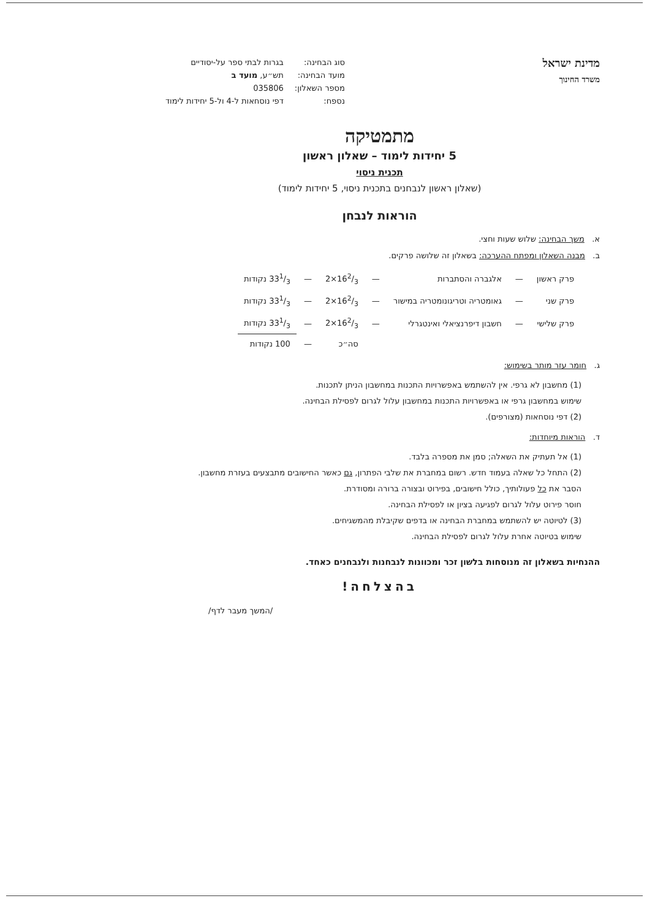מדינת ישראל
משרד החינוך
| סוג הבחינה: | בגרות לבתי ספר על-יסודיים |
| מועד הבחינה: | תש״ע, מועד ב |
| מספר השאלון: | 035806 |
| נספח: | דפי נוסחאות ל-4 ול-5 יחידות לימוד |
מתמטיקה
5 יחידות לימוד – שאלון ראשון
תכנית ניסוי
(שאלון ראשון לנבחנים בתכנית ניסוי, 5 יחידות לימוד)
הוראות לנבחן
א. משך הבחינה: שלוש שעות וחצי.
ב. מבנה השאלון ומפתח ההערכה: בשאלון זה שלושה פרקים.
| פרק ראשון | — | אלגברה והסתברות | — | 162/3×2 | — | 331/3 נקודות |
| פרק שני | — | גאומטריה וטריגונומטריה במישור | — | 162/3×2 | — | 331/3 נקודות |
| פרק שלישי | — | חשבון דיפרנציאלי ואינטגרלי | — | 162/3×2 | — | 331/3 נקודות |
| | | | | סה״כ | — | 100 נקודות |
ג. חומר עזר מותר בשימוש:
(1) מחשבון לא גרפי. אין להשתמש באפשרויות התכנות במחשבון הניתן לתכנות.
שימוש במחשבון גרפי או באפשרויות התכנות במחשבון עלול לגרום לפסילת הבחינה.
(2) דפי נוסחאות (מצורפים).
ד. הוראות מיוחדות:
(1) אל תעתיק את השאלה; סמן את מספרה בלבד.
(2) התחל כל שאלה בעמוד חדש. רשום במחברת את שלבי הפתרון, גם כאשר החישובים מתבצעים בעזרת מחשבון.
הסבר את כל פעולותיך, כולל חישובים, בפירוט ובצורה ברורה ומסודרת.
חוסר פירוט עלול לגרום לפגיעה בציון או לפסילת הבחינה.
(3) לטיוטה יש להשתמש במחברת הבחינה או בדפים שקיבלת מהמשגיחים.
שימוש בטיוטה אחרת עלול לגרום לפסילת הבחינה.
ההנחיות בשאלון זה מנוסחות בלשון זכר ומכוונות לנבחנות ולנבחנים כאחד.
בהצלחה!
/המשך מעבר לדף/